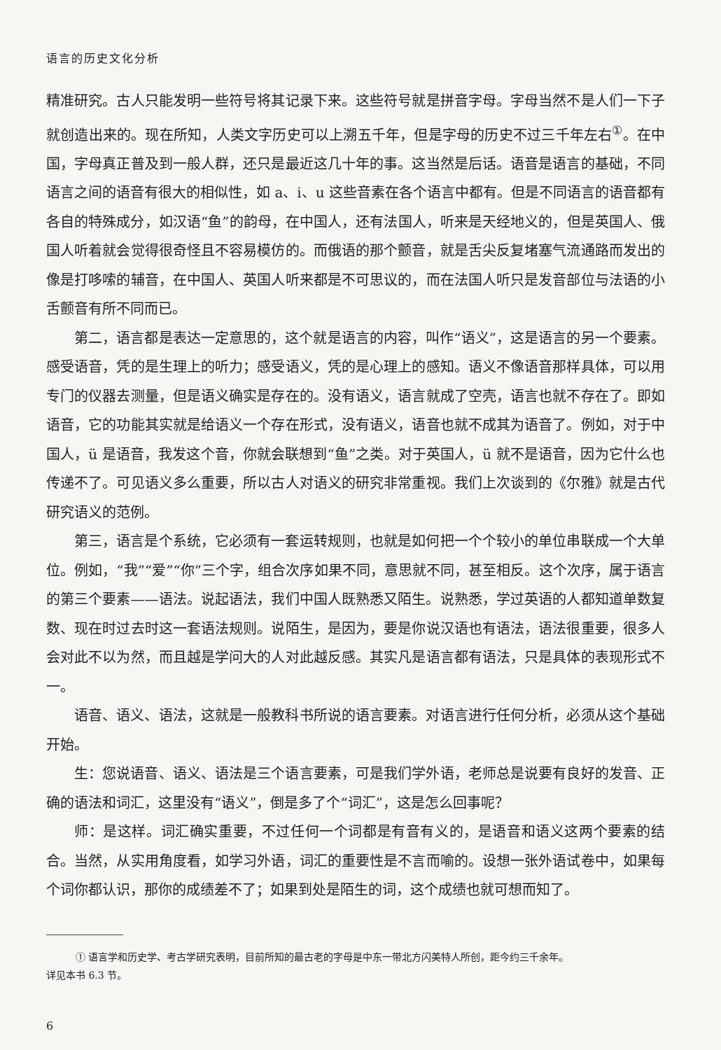语言的历史文化分析
精准研究。古人只能发明一些符号将其记录下来。这些符号就是拼音字母。字母当然不是人们一下子就创造出来的。现在所知，人类文字历史可以上溯五千年，但是字母的历史不过三千年左右<sup>①</sup>。在中国，字母真正普及到一般人群，还只是最近这几十年的事。这当然是后话。语音是语言的基础，不同语言之间的语音有很大的相似性，如 a、i、u 这些音素在各个语言中都有。但是不同语言的语音都有各自的特殊成分，如汉语“鱼”的韵母，在中国人，还有法国人，听来是天经地义的，但是英国人、俄国人听着就会觉得很奇怪且不容易模仿的。而俄语的那个颤音，就是舌尖反复堵塞气流通路而发出的像是打哆嗦的辅音，在中国人、英国人听来都是不可思议的，而在法国人听只是发音部位与法语的小舌颤音有所不同而已。
第二，语言都是表达一定意思的，这个就是语言的内容，叫作“语义”，这是语言的另一个要素。感受语音，凭的是生理上的听力；感受语义，凭的是心理上的感知。语义不像语音那样具体，可以用专门的仪器去测量，但是语义确实是存在的。没有语义，语言就成了空壳，语言也就不存在了。即如语音，它的功能其实就是给语义一个存在形式，没有语义，语音也就不成其为语音了。例如，对于中国人，ü 是语音，我发这个音，你就会联想到“鱼”之类。对于英国人，ü 就不是语音，因为它什么也传递不了。可见语义多么重要，所以古人对语义的研究非常重视。我们上次谈到的《尔雅》就是古代研究语义的范例。
第三，语言是个系统，它必须有一套运转规则，也就是如何把一个个较小的单位串联成一个大单位。例如，“我”“爱”“你”三个字，组合次序如果不同，意思就不同，甚至相反。这个次序，属于语言的第三个要素——语法。说起语法，我们中国人既熟悉又陌生。说熟悉，学过英语的人都知道单数复数、现在时过去时这一套语法规则。说陌生，是因为，要是你说汉语也有语法，语法很重要，很多人会对此不以为然，而且越是学问大的人对此越反感。其实凡是语言都有语法，只是具体的表现形式不一。
语音、语义、语法，这就是一般教科书所说的语言要素。对语言进行任何分析，必须从这个基础开始。
生：您说语音、语义、语法是三个语言要素，可是我们学外语，老师总是说要有良好的发音、正确的语法和词汇，这里没有“语义”，倒是多了个“词汇”，这是怎么回事呢？
师：是这样。词汇确实重要，不过任何一个词都是有音有义的，是语音和语义这两个要素的结合。当然，从实用角度看，如学习外语，词汇的重要性是不言而喻的。设想一张外语试卷中，如果每个词你都认识，那你的成绩差不了；如果到处是陌生的词，这个成绩也就可想而知了。
① 语言学和历史学、考古学研究表明，目前所知的最古老的字母是中东一带北方闪美特人所创，距今约三千余年。
详见本书 6.3 节。
6